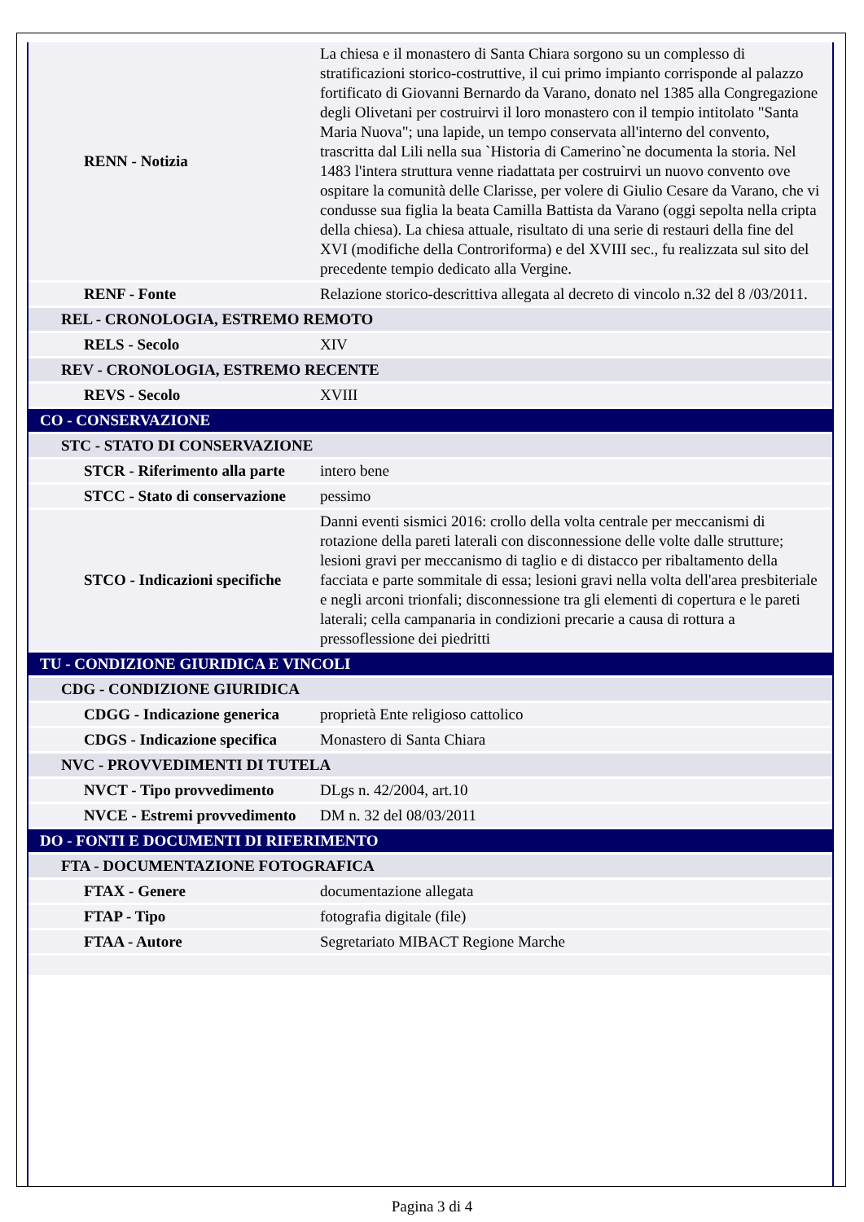| RENN - Notizia | La chiesa e il monastero di Santa Chiara sorgono su un complesso di stratificazioni storico-costruttive, il cui primo impianto corrisponde al palazzo fortificato di Giovanni Bernardo da Varano, donato nel 1385 alla Congregazione degli Olivetani per costruirvi il loro monastero con il tempio intitolato "Santa Maria Nuova"; una lapide, un tempo conservata all'interno del convento, trascritta dal Lili nella sua `Historia di Camerino`ne documenta la storia. Nel 1483 l'intera struttura venne riadattata per costruirvi un nuovo convento ove ospitare la comunità delle Clarisse, per volere di Giulio Cesare da Varano, che vi condusse sua figlia la beata Camilla Battista da Varano (oggi sepolta nella cripta della chiesa). La chiesa attuale, risultato di una serie di restauri della fine del XVI (modifiche della Controriforma) e del XVIII sec., fu realizzata sul sito del precedente tempio dedicato alla Vergine. |
| RENF - Fonte | Relazione storico-descrittiva allegata al decreto di vincolo n.32 del 8 /03/2011. |
| REL - CRONOLOGIA, ESTREMO REMOTO | |
| RELS - Secolo | XIV |
| REV - CRONOLOGIA, ESTREMO RECENTE | |
| REVS - Secolo | XVIII |
| CO - CONSERVAZIONE | |
| STC - STATO DI CONSERVAZIONE | |
| STCR - Riferimento alla parte | intero bene |
| STCC - Stato di conservazione | pessimo |
| STCO - Indicazioni specifiche | Danni eventi sismici 2016: crollo della volta centrale per meccanismi di rotazione della pareti laterali con disconnessione delle volte dalle strutture; lesioni gravi per meccanismo di taglio e di distacco per ribaltamento della facciata e parte sommitale di essa; lesioni gravi nella volta dell'area presbiteriale e negli arconi trionfali; disconnessione tra gli elementi di copertura e le pareti laterali; cella campanaria in condizioni precarie a causa di rottura a pressoflessione dei piedritti |
| TU - CONDIZIONE GIURIDICA E VINCOLI | |
| CDG - CONDIZIONE GIURIDICA | |
| CDGG - Indicazione generica | proprietà Ente religioso cattolico |
| CDGS - Indicazione specifica | Monastero di Santa Chiara |
| NVC - PROVVEDIMENTI DI TUTELA | |
| NVCT - Tipo provvedimento | DLgs n. 42/2004, art.10 |
| NVCE - Estremi provvedimento | DM n. 32 del 08/03/2011 |
| DO - FONTI E DOCUMENTI DI RIFERIMENTO | |
| FTA - DOCUMENTAZIONE FOTOGRAFICA | |
| FTAX - Genere | documentazione allegata |
| FTAP - Tipo | fotografia digitale (file) |
| FTAA - Autore | Segretariato MIBACT Regione Marche |
Pagina 3 di 4